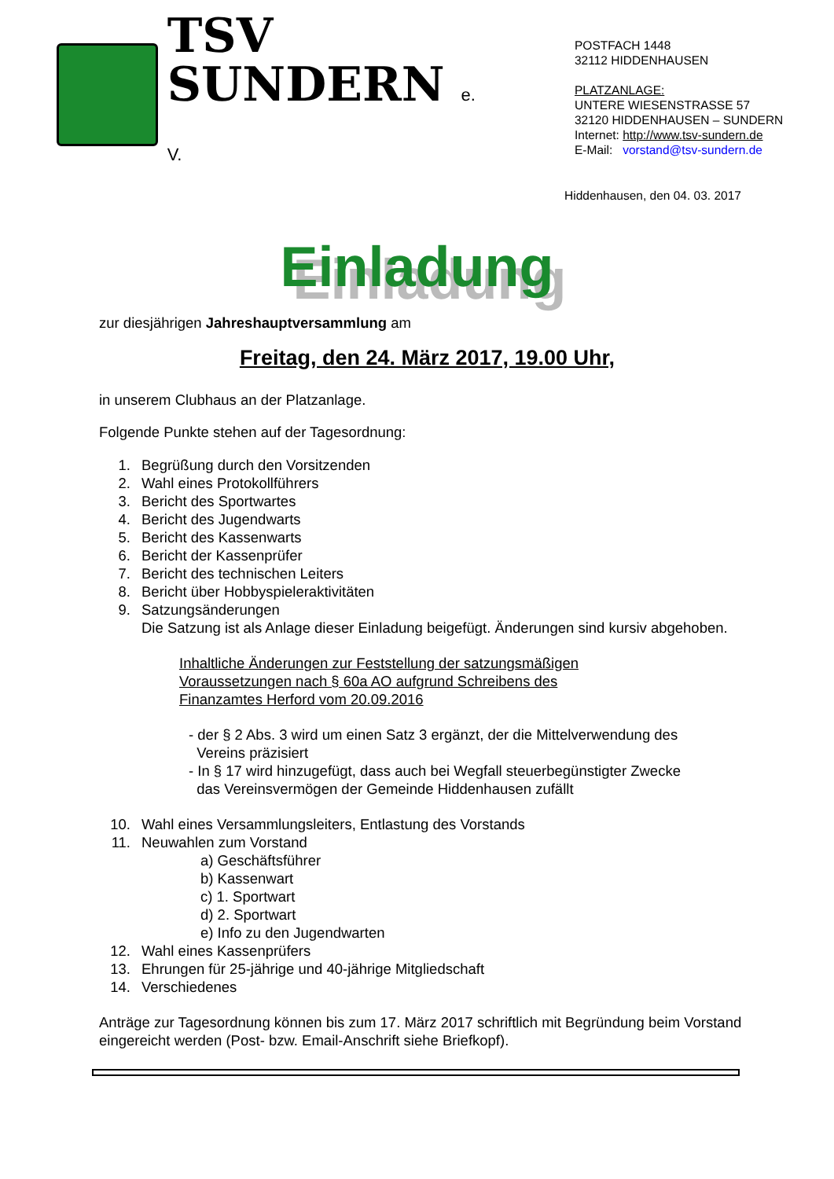TSV
SUNDERN e. V.
POSTFACH 1448
32112 HIDDENHAUSEN
PLATZANLAGE:
UNTERE WIESENSTRASSE 57
32120 HIDDENHAUSEN – SUNDERN
Internet: http://www.tsv-sundern.de
E-Mail: vorstand@tsv-sundern.de
Hiddenhausen, den 04. 03. 2017
Einladung
zur diesjährigen Jahreshauptversammlung am
Freitag, den 24. März 2017, 19.00 Uhr,
in unserem Clubhaus an der Platzanlage.
Folgende Punkte stehen auf der Tagesordnung:
1. Begrüßung durch den Vorsitzenden
2. Wahl eines Protokollführers
3. Bericht des Sportwartes
4. Bericht des Jugendwarts
5. Bericht des Kassenwarts
6. Bericht der Kassenprüfer
7. Bericht des technischen Leiters
8. Bericht über Hobbyspieleraktivitäten
9. Satzungsänderungen
Die Satzung ist als Anlage dieser Einladung beigefügt. Änderungen sind kursiv abgehoben.
Inhaltliche Änderungen zur Feststellung der satzungsmäßigen
Voraussetzungen nach § 60a AO aufgrund Schreibens des
Finanzamtes Herford vom 20.09.2016
- der § 2 Abs. 3 wird um einen Satz 3 ergänzt, der die Mittelverwendung des
Vereins präzisiert
- In § 17 wird hinzugefügt, dass auch bei Wegfall steuerbegünstigter Zwecke
das Vereinsvermögen der Gemeinde Hiddenhausen zufällt
10. Wahl eines Versammlungsleiters, Entlastung des Vorstands
11. Neuwahlen zum Vorstand
a) Geschäftsführer
b) Kassenwart
c) 1. Sportwart
d) 2. Sportwart
e) Info zu den Jugendwarten
12. Wahl eines Kassenprüfers
13. Ehrungen für 25-jährige und 40-jährige Mitgliedschaft
14. Verschiedenes
Anträge zur Tagesordnung können bis zum 17. März 2017 schriftlich mit Begründung beim Vorstand eingereicht werden (Post- bzw. Email-Anschrift siehe Briefkopf).